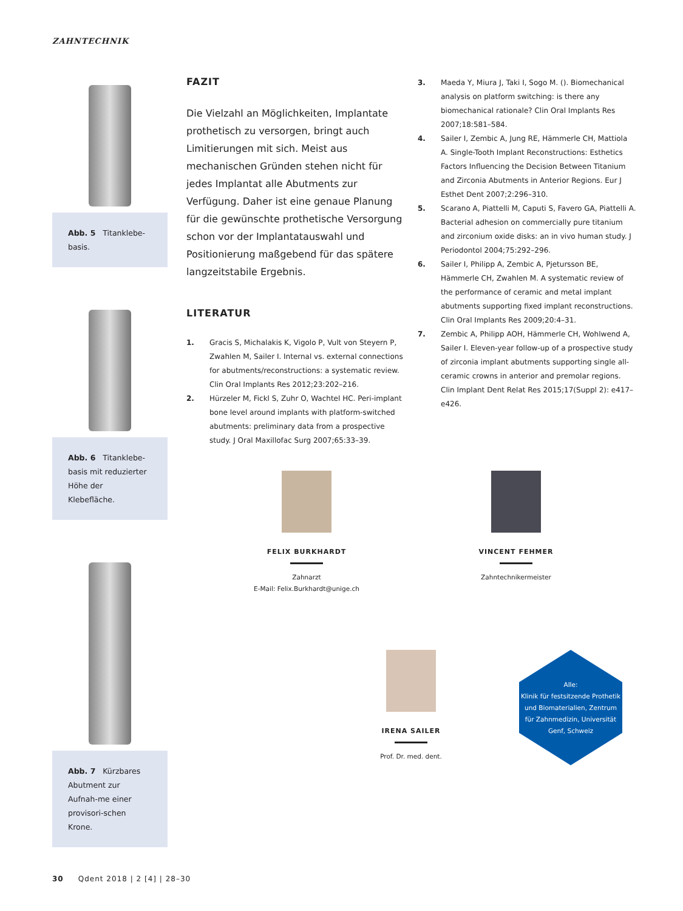ZAHNTECHNIK
Abb. 5 Titanklebe-basis.
Abb. 6 Titanklebe-basis mit reduzierter Höhe der Klebefläche.
Abb. 7 Kürzbares Abutment zur Aufnah-me einer provisori-schen Krone.
FAZIT
Die Vielzahl an Möglichkeiten, Implantate prothetisch zu versorgen, bringt auch Limitierungen mit sich. Meist aus mechanischen Gründen stehen nicht für jedes Implantat alle Abutments zur Verfügung. Daher ist eine genaue Planung für die gewünschte prothetische Versorgung schon vor der Implantatauswahl und Positionierung maßgebend für das spätere langzeitstabile Ergebnis.
LITERATUR
1. Gracis S, Michalakis K, Vigolo P, Vult von Steyern P, Zwahlen M, Sailer I. Internal vs. external connections for abutments/reconstructions: a systematic review. Clin Oral Implants Res 2012;23:202–216.
2. Hürzeler M, Fickl S, Zuhr O, Wachtel HC. Peri-implant bone level around implants with platform-switched abutments: preliminary data from a prospective study. J Oral Maxillofac Surg 2007;65:33–39.
3. Maeda Y, Miura J, Taki I, Sogo M. (). Biomechanical analysis on platform switching: is there any biomechanical rationale? Clin Oral Implants Res 2007;18:581–584.
4. Sailer I, Zembic A, Jung RE, Hämmerle CH, Mattiola A. Single-Tooth Implant Reconstructions: Esthetics Factors Influencing the Decision Between Titanium and Zirconia Abutments in Anterior Regions. Eur J Esthet Dent 2007;2:296–310.
5. Scarano A, Piattelli M, Caputi S, Favero GA, Piattelli A. Bacterial adhesion on commercially pure titanium and zirconium oxide disks: an in vivo human study. J Periodontol 2004;75:292–296.
6. Sailer I, Philipp A, Zembic A, Pjetursson BE, Hämmerle CH, Zwahlen M. A systematic review of the performance of ceramic and metal implant abutments supporting fixed implant reconstructions. Clin Oral Implants Res 2009;20:4–31.
7. Zembic A, Philipp AOH, Hämmerle CH, Wohlwend A, Sailer I. Eleven-year follow-up of a prospective study of zirconia implant abutments supporting single all-ceramic crowns in anterior and premolar regions. Clin Implant Dent Relat Res 2015;17(Suppl 2): e417–e426.
FELIX BURKHARDT
Zahnarzt
E-Mail: Felix.Burkhardt@unige.ch
VINCENT FEHMER
Zahntechnikermeister
IRENA SAILER
Prof. Dr. med. dent.
Alle:
Klinik für festsitzende Prothetik und Biomaterialien, Zentrum für Zahnmedizin, Universität Genf, Schweiz
30 Qdent 2018 | 2 [4] | 28–30